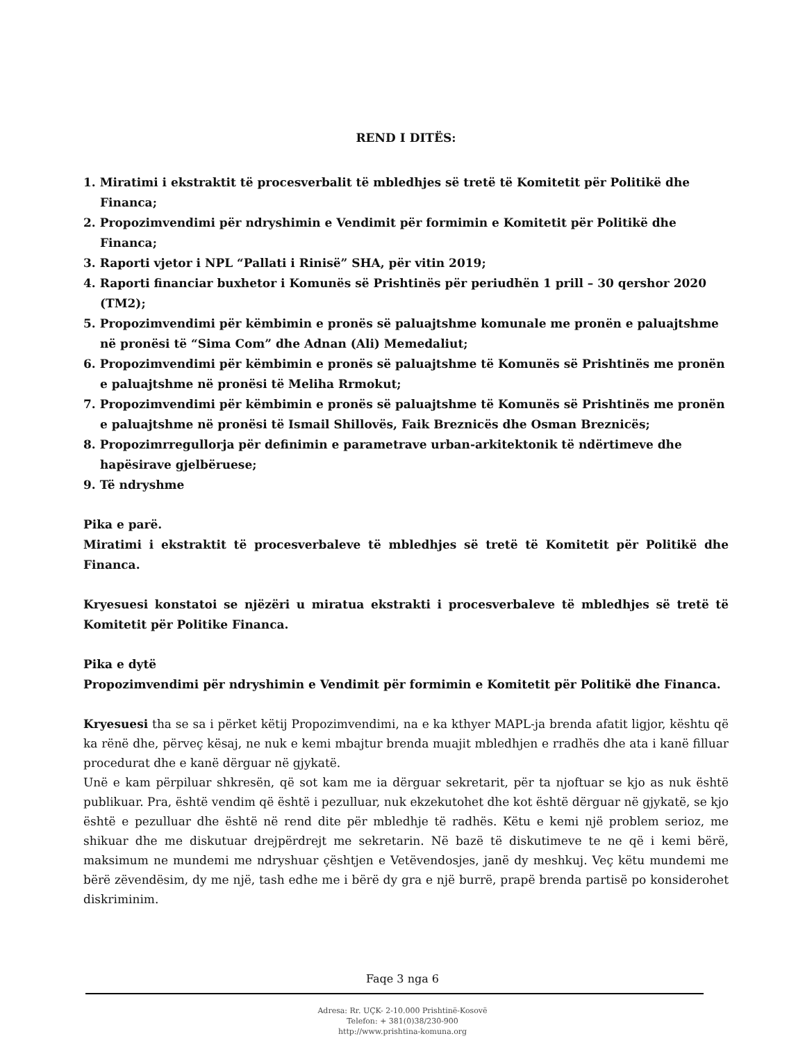REND I DITËS:
1. Miratimi i ekstraktit të procesverbalit të mbledhjes së tretë të Komitetit për Politikë dhe Financa;
2. Propozimvendimi për ndryshimin e Vendimit për formimin e Komitetit për Politikë dhe Financa;
3. Raporti vjetor i NPL “Pallati i Rinisë” SHA, për vitin 2019;
4. Raporti financiar buxhetor i Komunës së Prishtinës për periudhën 1 prill – 30 qershor 2020 (TM2);
5. Propozimvendimi për këmbimin e pronës së paluajtshme komunale me pronën e paluajtshme në pronësi të “Sima Com” dhe Adnan (Ali) Memedaliut;
6. Propozimvendimi për këmbimin e pronës së paluajtshme të Komunës së Prishtinës me pronën e paluajtshme në pronësi të Meliha Rrmokut;
7. Propozimvendimi për këmbimin e pronës së paluajtshme të Komunës së Prishtinës me pronën e paluajtshme në pronësi të Ismail Shillovës, Faik Breznicës dhe Osman Breznicës;
8. Propozimrregullorja për definimin e parametrave urban-arkitektonik të ndërtimeve dhe hapësirave gjelbëruese;
9. Të ndryshme
Pika e parë.
Miratimi i ekstraktit të procesverbaleve të mbledhjes së tretë të Komitetit për Politikë dhe Financa.
Kryesuesi konstatoi se njëzëri u miratua ekstrakti i procesverbaleve të mbledhjes së tretë të Komitetit për Politike Financa.
Pika e dytë
Propozimvendimi për ndryshimin e Vendimit për formimin e Komitetit për Politikë dhe Financa.
Kryesuesi tha se sa i përket këtij Propozimvendimi, na e ka kthyer MAPL-ja brenda afatit ligjor, kështu që ka rënë dhe, përveç kësaj, ne nuk e kemi mbajtur brenda muajit mbledhjen e rradhës dhe ata i kanë filluar procedurat dhe e kanë dërguar në gjykatë.
Unë e kam përpiluar shkresën, që sot kam me ia dërguar sekretarit, për ta njoftuar se kjo as nuk është publikuar. Pra, është vendim që është i pezulluar, nuk ekzekutohet dhe kot është dërguar në gjykatë, se kjo është e pezulluar dhe është në rend dite për mbledhje të radhës. Këtu e kemi një problem serioz, me shikuar dhe me diskutuar drejpërdrejt me sekretarin. Në bazë të diskutimeve te ne që i kemi bërë, maksimum ne mundemi me ndryshuar çështjen e Vetëvendosjes, janë dy meshkuj. Veç këtu mundemi me bërë zëvendësim, dy me një, tash edhe me i bërë dy gra e një burrë, prapë brenda partisë po konsiderohet diskriminim.
Faqe 3 nga 6
Adresa: Rr. UÇK- 2-10.000 Prishtinë-Kosovë
Telefon: + 381(0)38/230-900
http://www.prishtina-komuna.org